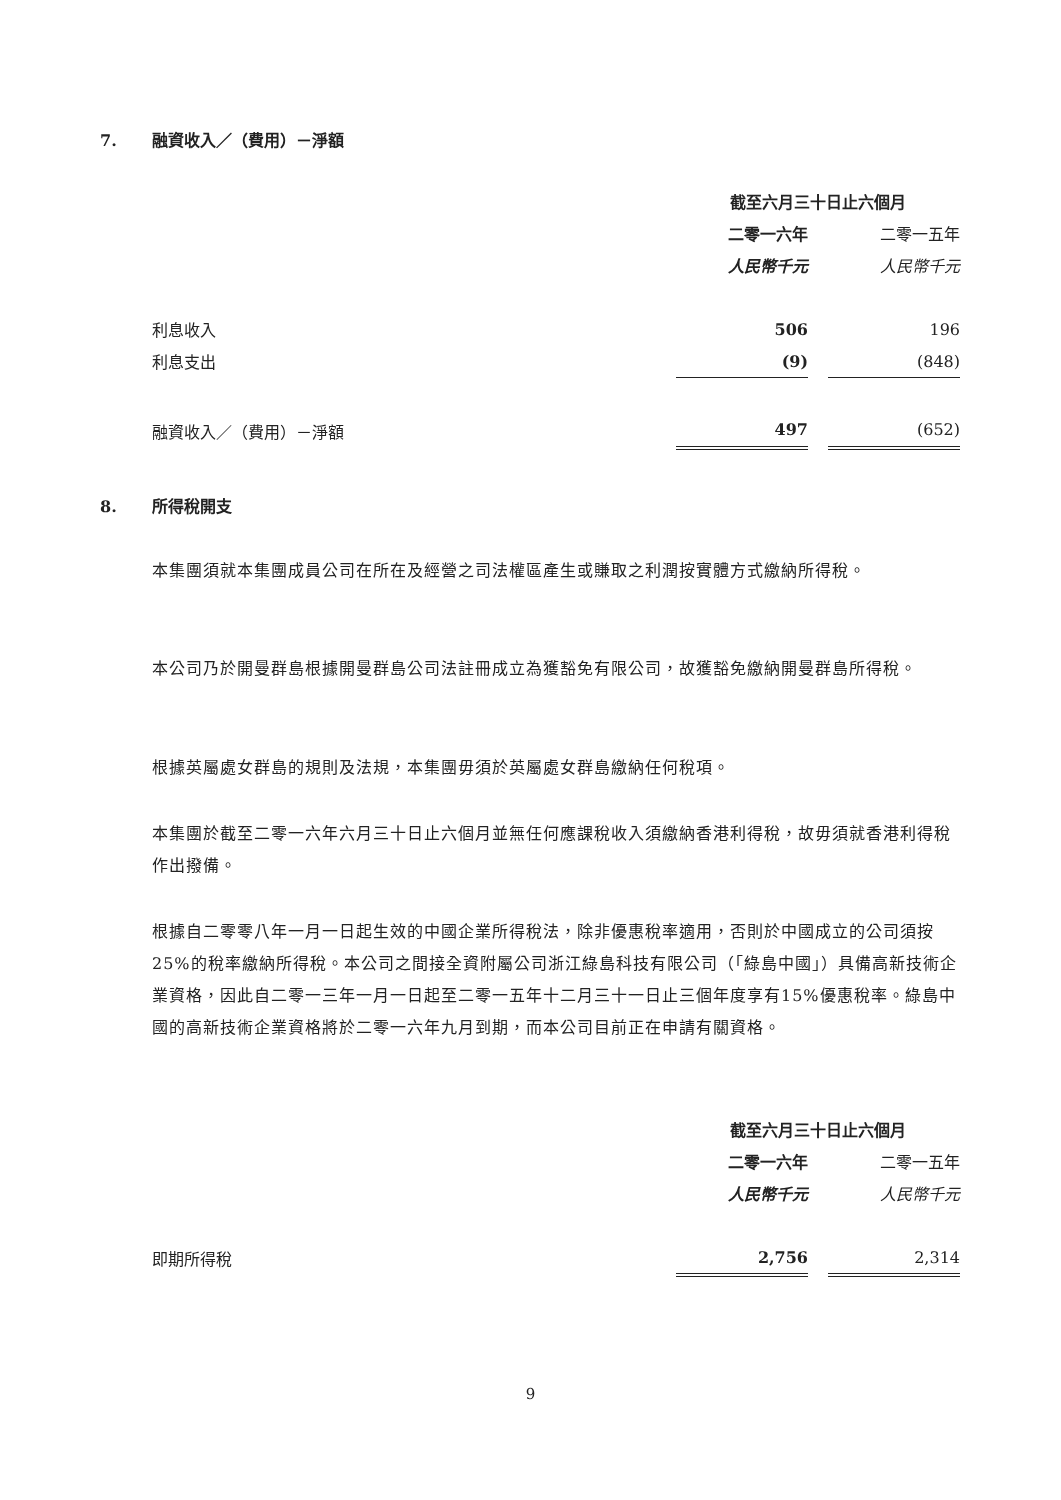7. 融資收入／（費用）－淨額
| | 截至六月三十日止六個月 | | |
| | 二零一六年 | | 二零一五年 |
| | 人民幣千元 | | 人民幣千元 |
| 利息收入 | 506 | | 196 |
| 利息支出 | (9) | | (848) |
| 融資收入／（費用）－淨額 | 497 | | (652) |
8. 所得稅開支
本集團須就本集團成員公司在所在及經營之司法權區產生或賺取之利潤按實體方式繳納所得稅。
本公司乃於開曼群島根據開曼群島公司法註冊成立為獲豁免有限公司，故獲豁免繳納開曼群島所得稅。
根據英屬處女群島的規則及法規，本集團毋須於英屬處女群島繳納任何稅項。
本集團於截至二零一六年六月三十日止六個月並無任何應課稅收入須繳納香港利得稅，故毋須就香港利得稅作出撥備。
根據自二零零八年一月一日起生效的中國企業所得稅法，除非優惠稅率適用，否則於中國成立的公司須按25%的稅率繳納所得稅。本公司之間接全資附屬公司浙江綠島科技有限公司（「綠島中國」）具備高新技術企業資格，因此自二零一三年一月一日起至二零一五年十二月三十一日止三個年度享有15%優惠稅率。綠島中國的高新技術企業資格將於二零一六年九月到期，而本公司目前正在申請有關資格。
| | 截至六月三十日止六個月 | | |
| | 二零一六年 | | 二零一五年 |
| | 人民幣千元 | | 人民幣千元 |
| 即期所得稅 | 2,756 | | 2,314 |
9